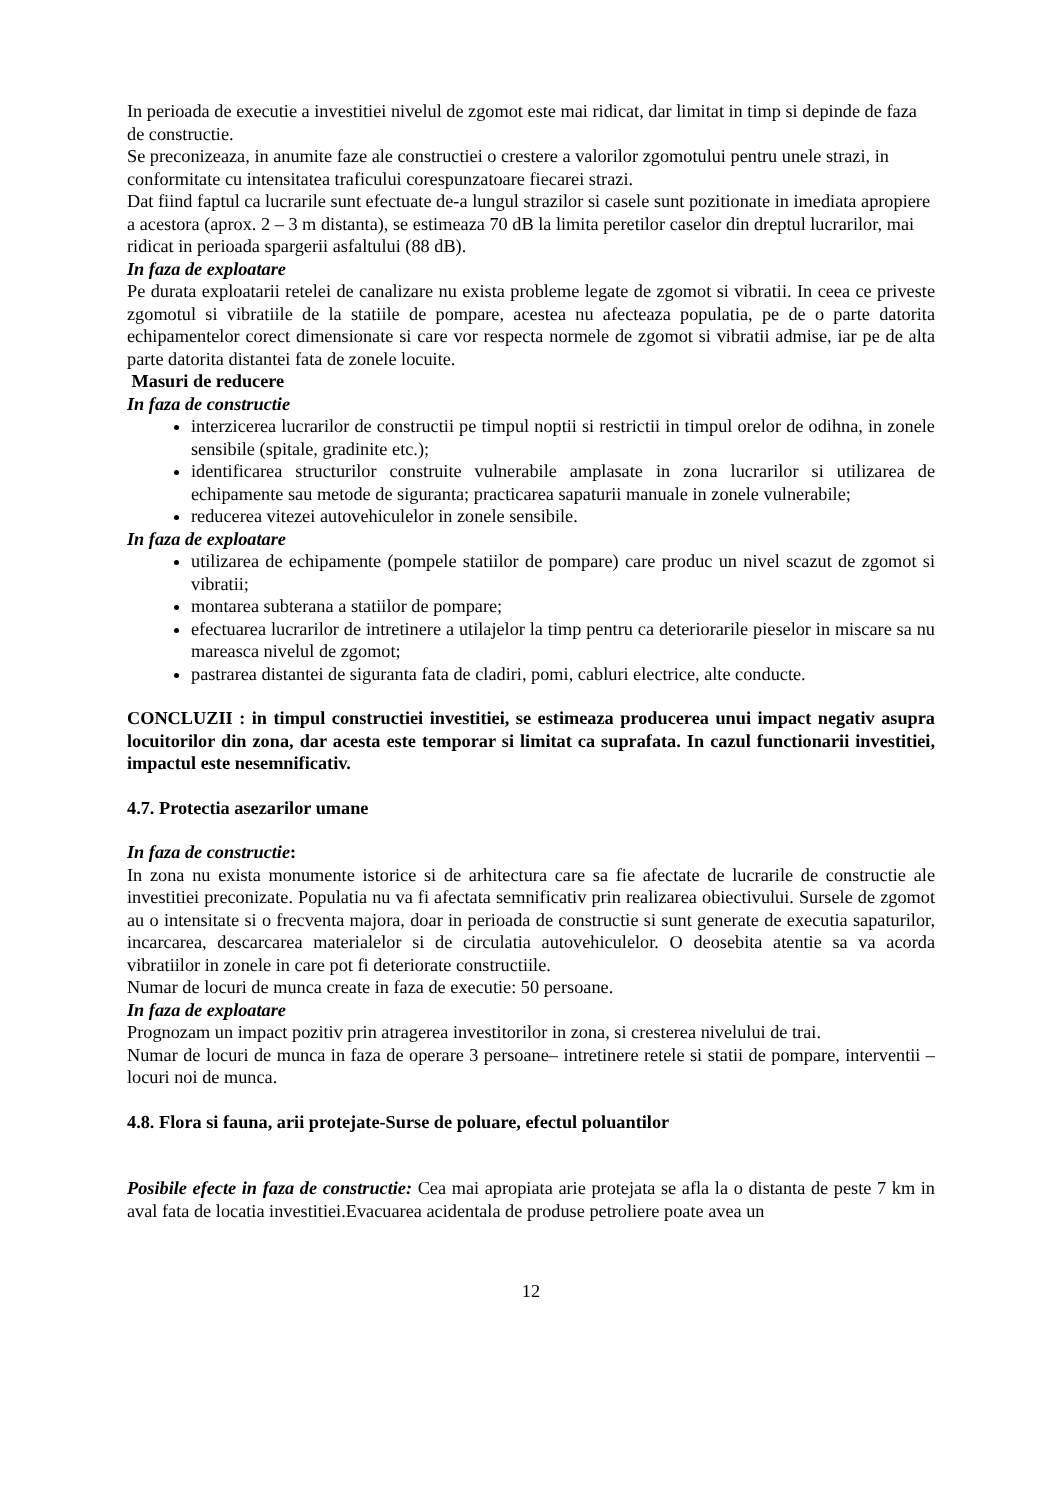In perioada de executie a investitiei nivelul de zgomot este mai ridicat, dar limitat in timp si depinde de faza de constructie.
Se preconizeaza, in anumite faze ale constructiei o crestere a valorilor zgomotului pentru unele strazi, in conformitate cu intensitatea traficului corespunzatoare fiecarei strazi.
Dat fiind faptul ca lucrarile sunt efectuate de-a lungul strazilor si casele sunt pozitionate in imediata apropiere a acestora (aprox. 2 – 3 m distanta), se estimeaza 70 dB la limita peretilor caselor din dreptul lucrarilor, mai ridicat in perioada spargerii asfaltului (88 dB).
In faza de exploatare
Pe durata exploatarii retelei de canalizare nu exista probleme legate de zgomot si vibratii. In ceea ce priveste zgomotul si vibratiile de la statiile de pompare, acestea nu afecteaza populatia, pe de o parte datorita echipamentelor corect dimensionate si care vor respecta normele de zgomot si vibratii admise, iar pe de alta parte datorita distantei fata de zonele locuite.
Masuri de reducere
In faza de constructie
interzicerea lucrarilor de constructii pe timpul noptii si restrictii in timpul orelor de odihna, in zonele sensibile (spitale, gradinite etc.);
identificarea structurilor construite vulnerabile amplasate in zona lucrarilor si utilizarea de echipamente sau metode de siguranta; practicarea sapaturii manuale in zonele vulnerabile;
reducerea vitezei autovehiculelor in zonele sensibile.
In faza de exploatare
utilizarea de echipamente (pompele statiilor de pompare) care produc un nivel scazut de zgomot si vibratii;
montarea subterana a statiilor de pompare;
efectuarea lucrarilor de intretinere a utilajelor la timp pentru ca deteriorarile pieselor in miscare sa nu mareasca nivelul de zgomot;
pastrarea distantei de siguranta fata de cladiri, pomi, cabluri electrice, alte conducte.
CONCLUZII : in timpul constructiei investitiei, se estimeaza producerea unui impact negativ asupra locuitorilor din zona, dar acesta este temporar si limitat ca suprafata. In cazul functionarii investitiei, impactul este nesemnificativ.
4.7. Protectia asezarilor umane
In faza de constructie:
In zona nu exista monumente istorice si de arhitectura care sa fie afectate de lucrarile de constructie ale investitiei preconizate. Populatia nu va fi afectata semnificativ prin realizarea obiectivului. Sursele de zgomot au o intensitate si o frecventa majora, doar in perioada de constructie si sunt generate de executia sapaturilor, incarcarea, descarcarea materialelor si de circulatia autovehiculelor. O deosebita atentie sa va acorda vibratiilor in zonele in care pot fi deteriorate constructiile.
Numar de locuri de munca create in faza de executie: 50 persoane.
In faza de exploatare
Prognozam un impact pozitiv prin atragerea investitorilor in zona, si cresterea nivelului de trai.
Numar de locuri de munca in faza de operare 3 persoane– intretinere retele si statii de pompare, interventii – locuri noi de munca.
4.8. Flora si fauna, arii protejate-Surse de poluare, efectul poluantilor
Posibile efecte in faza de constructie: Cea mai apropiata arie protejata se afla la o distanta de peste 7 km in aval fata de locatia investitiei.Evacuarea acidentala de produse petroliere poate avea un
12